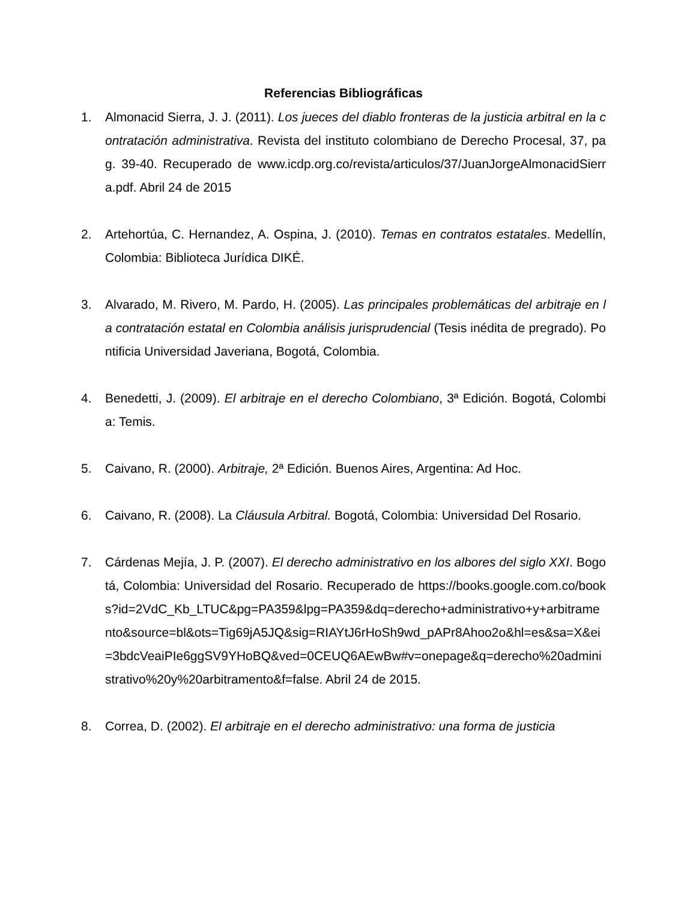Referencias Bibliográficas
1. Almonacid Sierra, J. J. (2011). Los jueces del diablo fronteras de la justicia arbitral en la contratación administrativa. Revista del instituto colombiano de Derecho Procesal, 37, pag. 39-40. Recuperado de www.icdp.org.co/revista/articulos/37/JuanJorgeAlmonacidSierra.pdf. Abril 24 de 2015
2. Artehortúa, C. Hernandez, A. Ospina, J. (2010). Temas en contratos estatales. Medellín, Colombia: Biblioteca Jurídica DIKÉ.
3. Alvarado, M. Rivero, M. Pardo, H. (2005). Las principales problemáticas del arbitraje en la contratación estatal en Colombia análisis jurisprudencial (Tesis inédita de pregrado). Pontificia Universidad Javeriana, Bogotá, Colombia.
4. Benedetti, J. (2009). El arbitraje en el derecho Colombiano, 3ª Edición. Bogotá, Colombia: Temis.
5. Caivano, R. (2000). Arbitraje, 2ª Edición. Buenos Aires, Argentina: Ad Hoc.
6. Caivano, R. (2008). La Cláusula Arbitral. Bogotá, Colombia: Universidad Del Rosario.
7. Cárdenas Mejía, J. P. (2007). El derecho administrativo en los albores del siglo XXI. Bogotá, Colombia: Universidad del Rosario. Recuperado de https://books.google.com.co/books?id=2VdC_Kb_LTUC&pg=PA359&lpg=PA359&dq=derecho+administrativo+y+arbitramento&source=bl&ots=Tig69jA5JQ&sig=RIAYtJ6rHoSh9wd_pAPr8Ahoo2o&hl=es&sa=X&ei=3bdcVeaiPIe6ggSV9YHoBQ&ved=0CEUQ6AEwBw#v=onepage&q=derecho%20administrativo%20y%20arbitramento&f=false. Abril 24 de 2015.
8. Correa, D. (2002). El arbitraje en el derecho administrativo: una forma de justicia